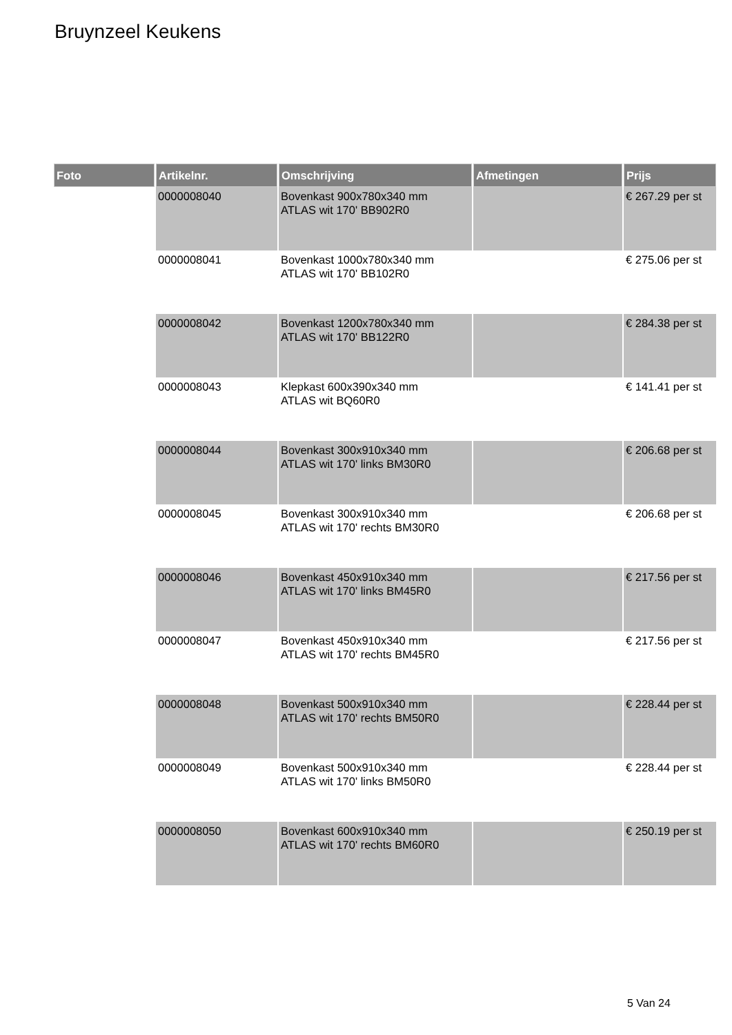Bruynzeel Keukens
| Foto | Artikelnr. | Omschrijving | Afmetingen | Prijs |
| --- | --- | --- | --- | --- |
| | 0000008040 | Bovenkast 900x780x340 mm ATLAS wit 170' BB902R0 | | € 267.29 per st |
| | 0000008041 | Bovenkast 1000x780x340 mm ATLAS wit 170' BB102R0 | | € 275.06 per st |
| | 0000008042 | Bovenkast 1200x780x340 mm ATLAS wit 170' BB122R0 | | € 284.38 per st |
| | 0000008043 | Klepkast 600x390x340 mm ATLAS wit BQ60R0 | | € 141.41 per st |
| | 0000008044 | Bovenkast 300x910x340 mm ATLAS wit 170' links BM30R0 | | € 206.68 per st |
| | 0000008045 | Bovenkast 300x910x340 mm ATLAS wit 170' rechts BM30R0 | | € 206.68 per st |
| | 0000008046 | Bovenkast 450x910x340 mm ATLAS wit 170' links BM45R0 | | € 217.56 per st |
| | 0000008047 | Bovenkast 450x910x340 mm ATLAS wit 170' rechts BM45R0 | | € 217.56 per st |
| | 0000008048 | Bovenkast 500x910x340 mm ATLAS wit 170' rechts BM50R0 | | € 228.44 per st |
| | 0000008049 | Bovenkast 500x910x340 mm ATLAS wit 170' links BM50R0 | | € 228.44 per st |
| | 0000008050 | Bovenkast 600x910x340 mm ATLAS wit 170' rechts BM60R0 | | € 250.19 per st |
5 Van 24